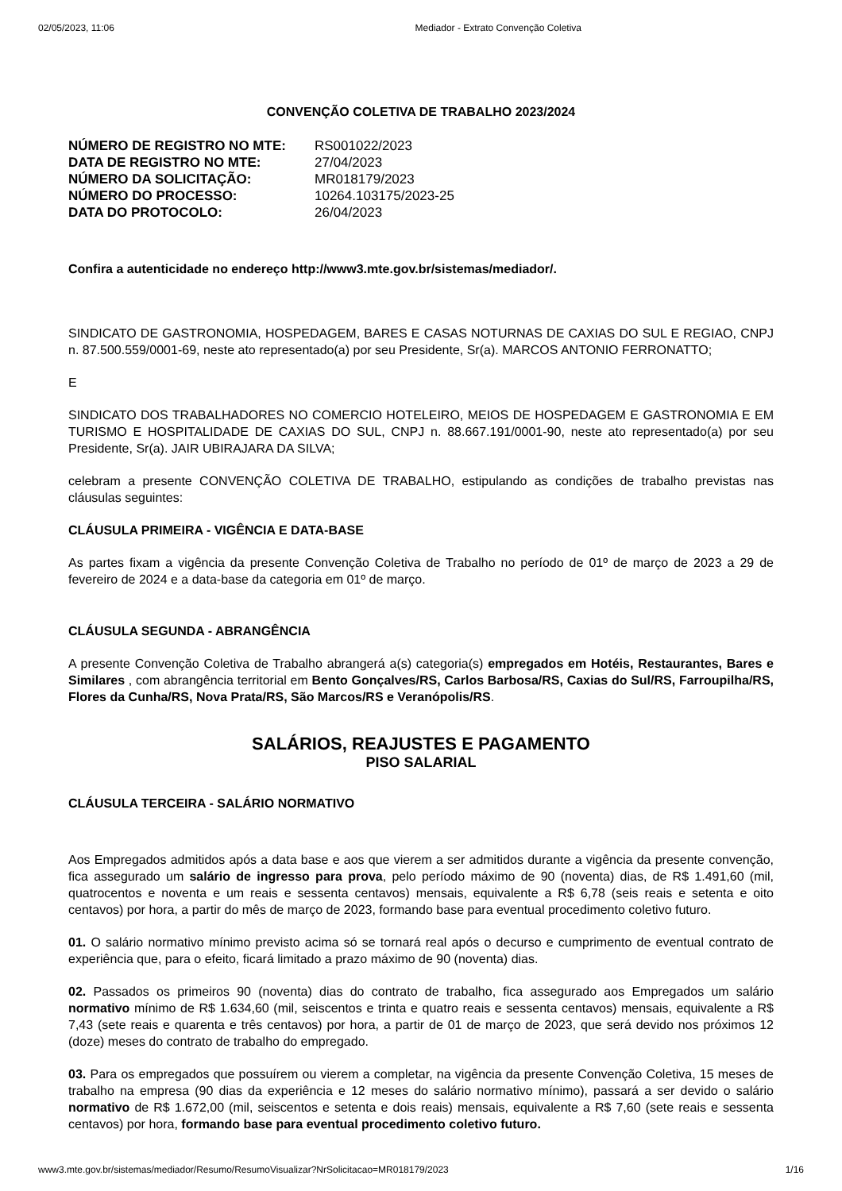02/05/2023, 11:06 Mediador - Extrato Convenção Coletiva
CONVENÇÃO COLETIVA DE TRABALHO 2023/2024
NÚMERO DE REGISTRO NO MTE: RS001022/2023 DATA DE REGISTRO NO MTE: 27/04/2023 NÚMERO DA SOLICITAÇÃO: MR018179/2023 NÚMERO DO PROCESSO: 10264.103175/2023-25 DATA DO PROTOCOLO: 26/04/2023
Confira a autenticidade no endereço http://www3.mte.gov.br/sistemas/mediador/.
SINDICATO DE GASTRONOMIA, HOSPEDAGEM, BARES E CASAS NOTURNAS DE CAXIAS DO SUL E REGIAO, CNPJ n. 87.500.559/0001-69, neste ato representado(a) por seu Presidente, Sr(a). MARCOS ANTONIO FERRONATTO;
E
SINDICATO DOS TRABALHADORES NO COMERCIO HOTELEIRO, MEIOS DE HOSPEDAGEM E GASTRONOMIA E EM TURISMO E HOSPITALIDADE DE CAXIAS DO SUL, CNPJ n. 88.667.191/0001-90, neste ato representado(a) por seu Presidente, Sr(a). JAIR UBIRAJARA DA SILVA;
celebram a presente CONVENÇÃO COLETIVA DE TRABALHO, estipulando as condições de trabalho previstas nas cláusulas seguintes:
CLÁUSULA PRIMEIRA - VIGÊNCIA E DATA-BASE
As partes fixam a vigência da presente Convenção Coletiva de Trabalho no período de 01º de março de 2023 a 29 de fevereiro de 2024 e a data-base da categoria em 01º de março.
CLÁUSULA SEGUNDA - ABRANGÊNCIA
A presente Convenção Coletiva de Trabalho abrangerá a(s) categoria(s) empregados em Hotéis, Restaurantes, Bares e Similares , com abrangência territorial em Bento Gonçalves/RS, Carlos Barbosa/RS, Caxias do Sul/RS, Farroupilha/RS, Flores da Cunha/RS, Nova Prata/RS, São Marcos/RS e Veranópolis/RS.
SALÁRIOS, REAJUSTES E PAGAMENTO
PISO SALARIAL
CLÁUSULA TERCEIRA - SALÁRIO NORMATIVO
Aos Empregados admitidos após a data base e aos que vierem a ser admitidos durante a vigência da presente convenção, fica assegurado um salário de ingresso para prova, pelo período máximo de 90 (noventa) dias, de R$ 1.491,60 (mil, quatrocentos e noventa e um reais e sessenta centavos) mensais, equivalente a R$ 6,78 (seis reais e setenta e oito centavos) por hora, a partir do mês de março de 2023, formando base para eventual procedimento coletivo futuro.
01. O salário normativo mínimo previsto acima só se tornará real após o decurso e cumprimento de eventual contrato de experiência que, para o efeito, ficará limitado a prazo máximo de 90 (noventa) dias.
02. Passados os primeiros 90 (noventa) dias do contrato de trabalho, fica assegurado aos Empregados um salário normativo mínimo de R$ 1.634,60 (mil, seiscentos e trinta e quatro reais e sessenta centavos) mensais, equivalente a R$ 7,43 (sete reais e quarenta e três centavos) por hora, a partir de 01 de março de 2023, que será devido nos próximos 12 (doze) meses do contrato de trabalho do empregado.
03. Para os empregados que possuírem ou vierem a completar, na vigência da presente Convenção Coletiva, 15 meses de trabalho na empresa (90 dias da experiência e 12 meses do salário normativo mínimo), passará a ser devido o salário normativo de R$ 1.672,00 (mil, seiscentos e setenta e dois reais) mensais, equivalente a R$ 7,60 (sete reais e sessenta centavos) por hora, formando base para eventual procedimento coletivo futuro.
www3.mte.gov.br/sistemas/mediador/Resumo/ResumoVisualizar?NrSolicitacao=MR018179/2023 1/16